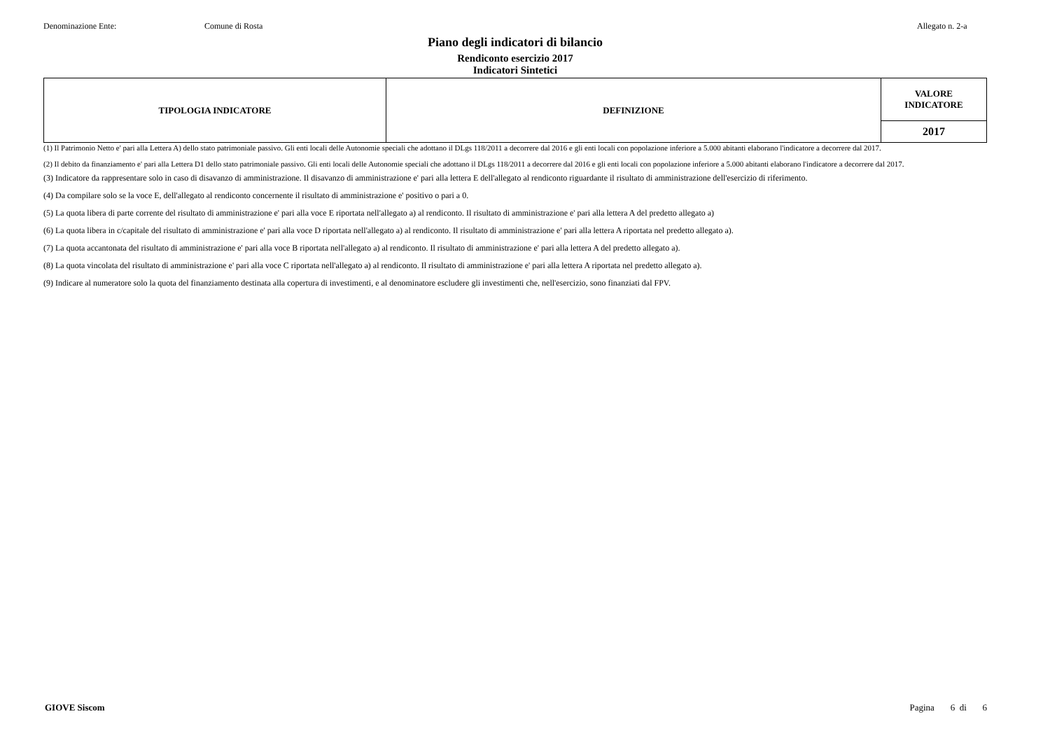Denominazione Ente: Comune di Rosta Allegato n. 2-a
Piano degli indicatori di bilancio
Rendiconto esercizio 2017
Indicatori Sintetici
| TIPOLOGIA INDICATORE | DEFINIZIONE | VALORE INDICATORE |
| --- | --- | --- |
| | | 2017 |
(1) Il Patrimonio Netto e' pari alla Lettera A) dello stato patrimoniale passivo. Gli enti locali delle Autonomie speciali che adottano il DLgs 118/2011 a decorrere dal 2016 e gli enti locali con popolazione inferiore a 5.000 abitanti elaborano l'indicatore a decorrere dal 2017.
(2) Il debito da finanziamento e' pari alla Lettera D1 dello stato patrimoniale passivo. Gli enti locali delle Autonomie speciali che adottano il DLgs 118/2011 a decorrere dal 2016 e gli enti locali con popolazione inferiore a 5.000 abitanti elaborano l'indicatore a decorrere dal 2017.
(3) Indicatore da rappresentare solo in caso di disavanzo di amministrazione. Il disavanzo di amministrazione e' pari alla lettera E dell'allegato al rendiconto riguardante il risultato di amministrazione dell'esercizio di riferimento.
(4) Da compilare solo se la voce E, dell'allegato al rendiconto concernente il risultato di amministrazione e' positivo o pari a 0.
(5) La quota libera di parte corrente del risultato di amministrazione e' pari alla voce E riportata nell'allegato a) al rendiconto. Il risultato di amministrazione e' pari alla lettera A del predetto allegato a)
(6) La quota libera in c/capitale del risultato di amministrazione e' pari alla voce D riportata nell'allegato a) al rendiconto. Il risultato di amministrazione e' pari alla lettera A riportata nel predetto allegato a).
(7) La quota accantonata del risultato di amministrazione e' pari alla voce B riportata nell'allegato a) al rendiconto. Il risultato di amministrazione e' pari alla lettera A del predetto allegato a).
(8) La quota vincolata del risultato di amministrazione e' pari alla voce C riportata nell'allegato a) al rendiconto. Il risultato di amministrazione e' pari alla lettera A riportata nel predetto allegato a).
(9) Indicare al numeratore solo la quota del finanziamento destinata alla copertura di investimenti, e al denominatore escludere gli investimenti che, nell'esercizio, sono finanziati dal FPV.
GIOVE Siscom Pagina 6 di 6